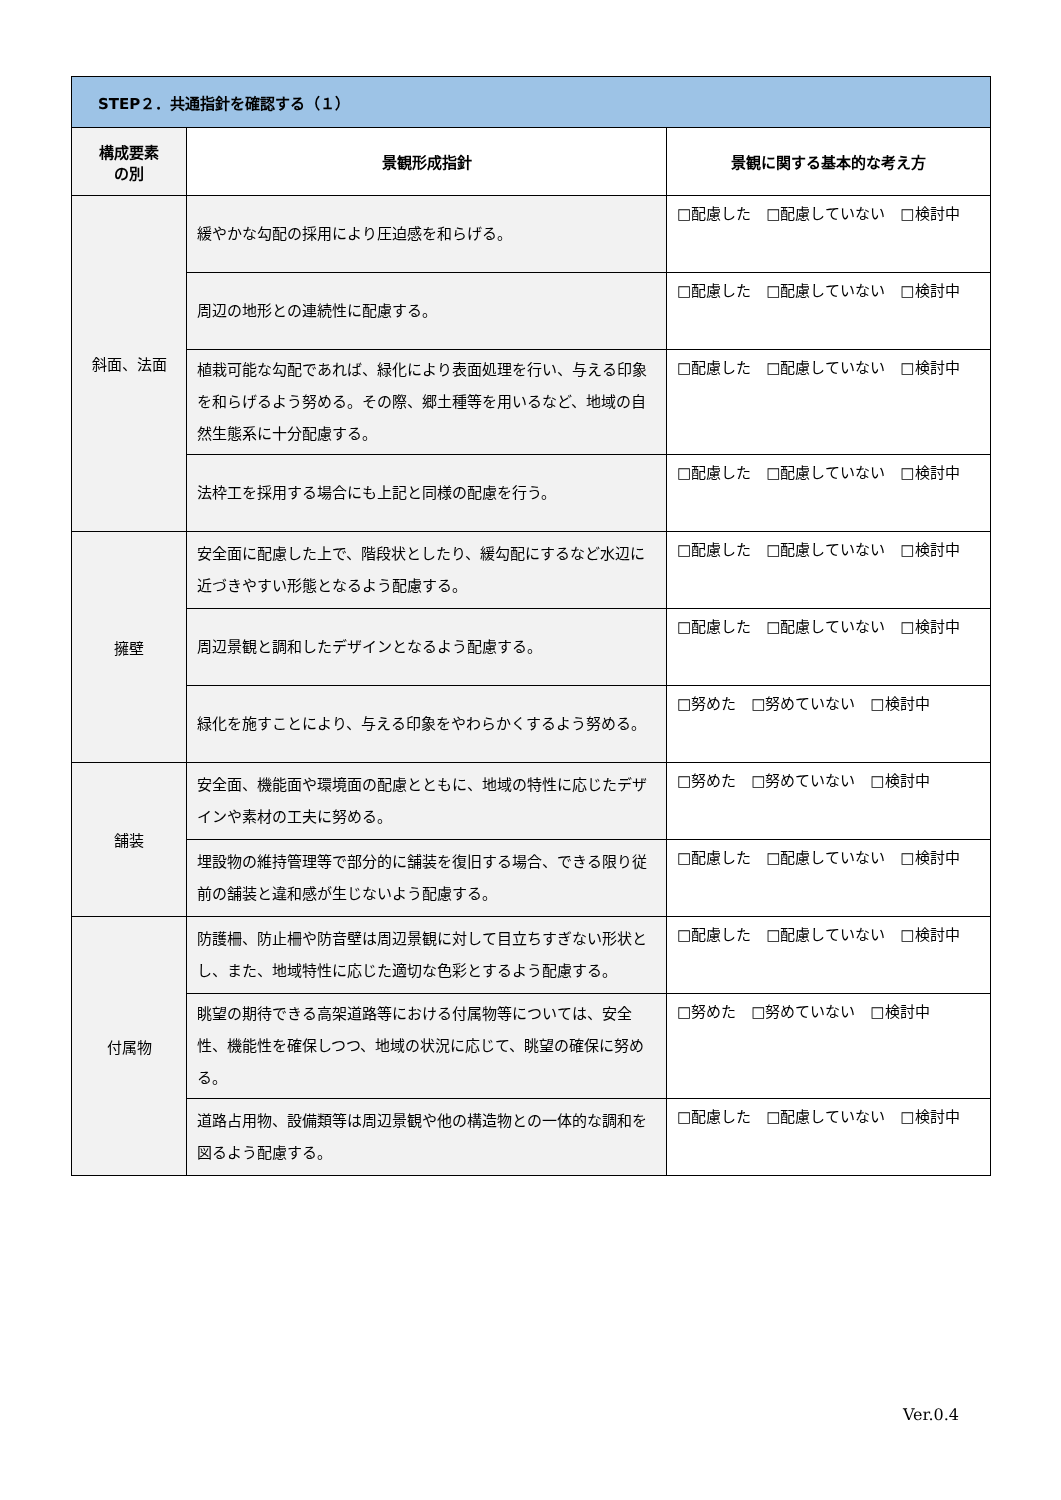| STEP２．共通指針を確認する（１） | | |
| --- | --- | --- |
| 構成要素 の別 | 景観形成指針 | 景観に関する基本的な考え方 |
| 斜面、法面 | 緩やかな勾配の採用により圧迫感を和らげる。 | □配慮した □配慮していない □検討中 |
| | 周辺の地形との連続性に配慮する。 | □配慮した □配慮していない □検討中 |
| | 植栽可能な勾配であれば、緑化により表面処理を行い、与える印象を和らげるよう努める。その際、郷土種等を用いるなど、地域の自然生態系に十分配慮する。 | □配慮した □配慮していない □検討中 |
| | 法枠工を採用する場合にも上記と同様の配慮を行う。 | □配慮した □配慮していない □検討中 |
| 擁壁 | 安全面に配慮した上で、階段状としたり、緩勾配にするなど水辺に近づきやすい形態となるよう配慮する。 | □配慮した □配慮していない □検討中 |
| | 周辺景観と調和したデザインとなるよう配慮する。 | □配慮した □配慮していない □検討中 |
| | 緑化を施すことにより、与える印象をやわらかくするよう努める。 | □努めた □努めていない □検討中 |
| 舗装 | 安全面、機能面や環境面の配慮とともに、地域の特性に応じたデザインや素材の工夫に努める。 | □努めた □努めていない □検討中 |
| | 埋設物の維持管理等で部分的に舗装を復旧する場合、できる限り従前の舗装と違和感が生じないよう配慮する。 | □配慮した □配慮していない □検討中 |
| 付属物 | 防護柵、防止柵や防音壁は周辺景観に対して目立ちすぎない形状とし、また、地域特性に応じた適切な色彩とするよう配慮する。 | □配慮した □配慮していない □検討中 |
| | 眺望の期待できる高架道路等における付属物等については、安全性、機能性を確保しつつ、地域の状況に応じて、眺望の確保に努める。 | □努めた □努めていない □検討中 |
| | 道路占用物、設備類等は周辺景観や他の構造物との一体的な調和を図るよう配慮する。 | □配慮した □配慮していない □検討中 |
Ver.0.4